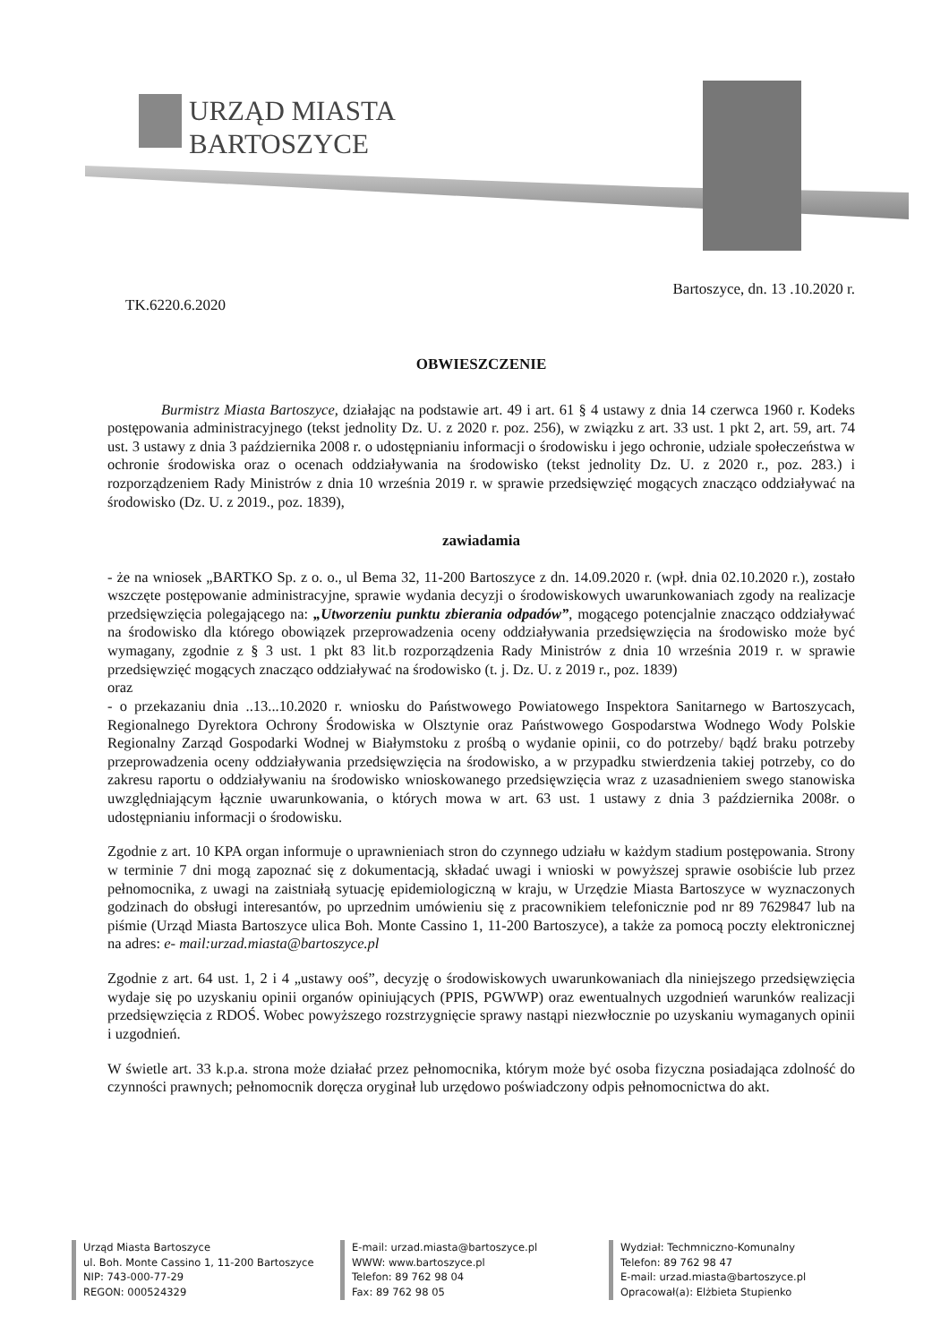URZĄD MIASTA
BARTOSZYCE
TK.6220.6.2020
Bartoszyce, dn. 13 .10.2020 r.
OBWIESZCZENIE
Burmistrz Miasta Bartoszyce, działając na podstawie art. 49 i art. 61 § 4 ustawy z dnia 14 czerwca 1960 r. Kodeks postępowania administracyjnego (tekst jednolity Dz. U. z 2020 r. poz. 256), w związku z art. 33 ust. 1 pkt 2, art. 59, art. 74 ust. 3 ustawy z dnia 3 października 2008 r. o udostępnianiu informacji o środowisku i jego ochronie, udziale społeczeństwa w ochronie środowiska oraz o ocenach oddziaływania na środowisko (tekst jednolity Dz. U. z 2020 r., poz. 283.) i rozporządzeniem Rady Ministrów z dnia 10 września 2019 r. w sprawie przedsięwzięć mogących znacząco oddziaływać na środowisko (Dz. U. z 2019., poz. 1839),
zawiadamia
- że na wniosek „BARTKO Sp. z o. o., ul Bema 32, 11-200 Bartoszyce z dn. 14.09.2020 r. (wpł. dnia 02.10.2020 r.), zostało wszczęte postępowanie administracyjne, sprawie wydania decyzji o środowiskowych uwarunkowaniach zgody na realizacje przedsięwzięcia polegającego na: „Utworzeniu punktu zbierania odpadów”, mogącego potencjalnie znacząco oddziaływać na środowisko dla którego obowiązek przeprowadzenia oceny oddziaływania przedsięwzięcia na środowisko może być wymagany, zgodnie z § 3 ust. 1 pkt 83 lit.b rozporządzenia Rady Ministrów z dnia 10 września 2019 r. w sprawie przedsięwzięć mogących znacząco oddziaływać na środowisko (t. j. Dz. U. z 2019 r., poz. 1839)
oraz
- o przekazaniu dnia ..13...10.2020 r. wniosku do Państwowego Powiatowego Inspektora Sanitarnego w Bartoszycach, Regionalnego Dyrektora Ochrony Środowiska w Olsztynie oraz Państwowego Gospodarstwa Wodnego Wody Polskie Regionalny Zarząd Gospodarki Wodnej w Białymstoku z prośbą o wydanie opinii, co do potrzeby/ bądź braku potrzeby przeprowadzenia oceny oddziaływania przedsięwzięcia na środowisko, a w przypadku stwierdzenia takiej potrzeby, co do zakresu raportu o oddziaływaniu na środowisko wnioskowanego przedsięwzięcia wraz z uzasadnieniem swego stanowiska uwzględniającym łącznie uwarunkowania, o których mowa w art. 63 ust. 1 ustawy z dnia 3 października 2008r. o udostępnianiu informacji o środowisku.
Zgodnie z art. 10 KPA organ informuje o uprawnieniach stron do czynnego udziału w każdym stadium postępowania. Strony w terminie 7 dni mogą zapoznać się z dokumentacją, składać uwagi i wnioski w powyższej sprawie osobiście lub przez pełnomocnika, z uwagi na zaistniałą sytuację epidemiologiczną w kraju, w Urzędzie Miasta Bartoszyce w wyznaczonych godzinach do obsługi interesantów, po uprzednim umówieniu się z pracownikiem telefonicznie pod nr 89 7629847 lub na piśmie (Urząd Miasta Bartoszyce ulica Boh. Monte Cassino 1, 11-200 Bartoszyce), a także za pomocą poczty elektronicznej na adres: e- mail:urzad.miasta@bartoszyce.pl
Zgodnie z art. 64 ust. 1, 2 i 4 „ustawy ooś”, decyzję o środowiskowych uwarunkowaniach dla niniejszego przedsięwzięcia wydaje się po uzyskaniu opinii organów opiniujących (PPIS, PGWWP) oraz ewentualnych uzgodnień warunków realizacji przedsięwzięcia z RDOŚ. Wobec powyższego rozstrzygnięcie sprawy nastąpi niezwłocznie po uzyskaniu wymaganych opinii i uzgodnień.
W świetle art. 33 k.p.a. strona może działać przez pełnomocnika, którym może być osoba fizyczna posiadająca zdolność do czynności prawnych; pełnomocnik doręcza oryginał lub urzędowo poświadczony odpis pełnomocnictwa do akt.
Urząd Miasta Bartoszyce
ul. Boh. Monte Cassino 1, 11-200 Bartoszyce
NIP: 743-000-77-29
REGON: 000524329
E-mail: urzad.miasta@bartoszyce.pl
WWW: www.bartoszyce.pl
Telefon: 89 762 98 04
Fax: 89 762 98 05
Wydział: Techmniczno-Komunalny
Telefon: 89 762 98 47
E-mail: urzad.miasta@bartoszyce.pl
Opracował(a): Elżbieta Stupienko